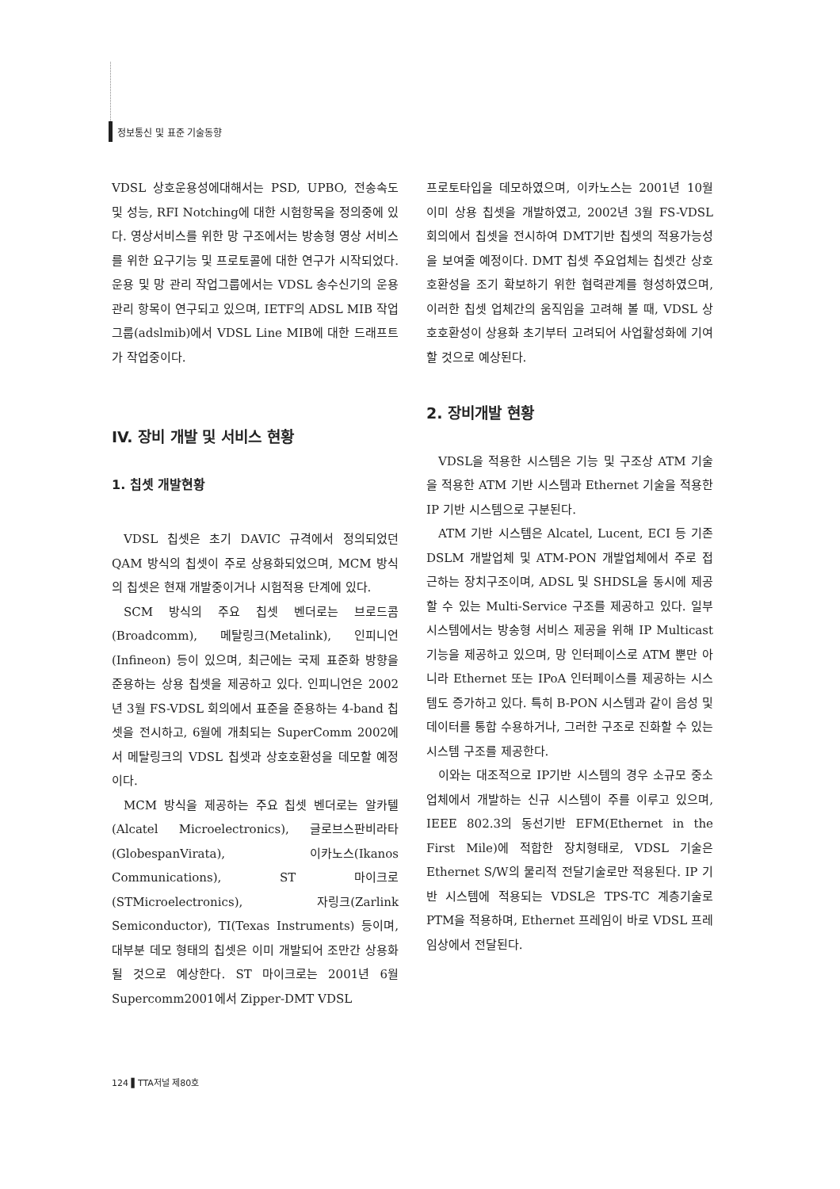정보통신 및 표준 기술동향
VDSL 상호운용성에대해서는 PSD, UPBO, 전송속도 및 성능, RFI Notching에 대한 시험항목을 정의중에 있다. 영상서비스를 위한 망 구조에서는 방송형 영상 서비스를 위한 요구기능 및 프로토콜에 대한 연구가 시작되었다. 운용 및 망 관리 작업그룹에서는 VDSL 송수신기의 운용관리 항목이 연구되고 있으며, IETF의 ADSL MIB 작업그룹(adslmib)에서 VDSL Line MIB에 대한 드래프트가 작업중이다.
IV. 장비 개발 및 서비스 현황
1. 칩셋 개발현황
VDSL 칩셋은 초기 DAVIC 규격에서 정의되었던 QAM 방식의 칩셋이 주로 상용화되었으며, MCM 방식의 칩셋은 현재 개발중이거나 시험적용 단계에 있다.
SCM 방식의 주요 칩셋 벤더로는 브로드콤(Broadcomm), 메탈링크(Metalink), 인피니언(Infineon) 등이 있으며, 최근에는 국제 표준화 방향을 준용하는 상용 칩셋을 제공하고 있다. 인피니언은 2002년 3월 FS-VDSL 회의에서 표준을 준용하는 4-band 칩셋을 전시하고, 6월에 개최되는 SuperComm 2002에서 메탈링크의 VDSL 칩셋과 상호호환성을 데모할 예정이다.
MCM 방식을 제공하는 주요 칩셋 벤더로는 알카텔(Alcatel Microelectronics), 글로브스판비라타(GlobespanVirata), 이카노스(Ikanos Communications), ST 마이크로(STMicroelectronics), 자링크(Zarlink Semiconductor), TI(Texas Instruments) 등이며, 대부분 데모 형태의 칩셋은 이미 개발되어 조만간 상용화 될 것으로 예상한다. ST 마이크로는 2001년 6월 Supercomm2001에서 Zipper-DMT VDSL
프로토타입을 데모하였으며, 이카노스는 2001년 10월 이미 상용 칩셋을 개발하였고, 2002년 3월 FS-VDSL 회의에서 칩셋을 전시하여 DMT기반 칩셋의 적용가능성을 보여줄 예정이다. DMT 칩셋 주요업체는 칩셋간 상호호환성을 조기 확보하기 위한 협력관계를 형성하였으며, 이러한 칩셋 업체간의 움직임을 고려해 볼 때, VDSL 상호호환성이 상용화 초기부터 고려되어 사업활성화에 기여할 것으로 예상된다.
2. 장비개발 현황
VDSL을 적용한 시스템은 기능 및 구조상 ATM 기술을 적용한 ATM 기반 시스템과 Ethernet 기술을 적용한 IP 기반 시스템으로 구분된다.
ATM 기반 시스템은 Alcatel, Lucent, ECI 등 기존 DSLM 개발업체 및 ATM-PON 개발업체에서 주로 접근하는 장치구조이며, ADSL 및 SHDSL을 동시에 제공할 수 있는 Multi-Service 구조를 제공하고 있다. 일부 시스템에서는 방송형 서비스 제공을 위해 IP Multicast 기능을 제공하고 있으며, 망 인터페이스로 ATM 뿐만 아니라 Ethernet 또는 IPoA 인터페이스를 제공하는 시스템도 증가하고 있다. 특히 B-PON 시스템과 같이 음성 및 데이터를 통합 수용하거나, 그러한 구조로 진화할 수 있는 시스템 구조를 제공한다.
이와는 대조적으로 IP기반 시스템의 경우 소규모 중소업체에서 개발하는 신규 시스템이 주를 이루고 있으며, IEEE 802.3의 동선기반 EFM(Ethernet in the First Mile)에 적합한 장치형태로, VDSL 기술은 Ethernet S/W의 물리적 전달기술로만 적용된다. IP 기반 시스템에 적용되는 VDSL은 TPS-TC 계층기술로 PTM을 적용하며, Ethernet 프레임이 바로 VDSL 프레임상에서 전달된다.
124 ▌TTA저널 제80호